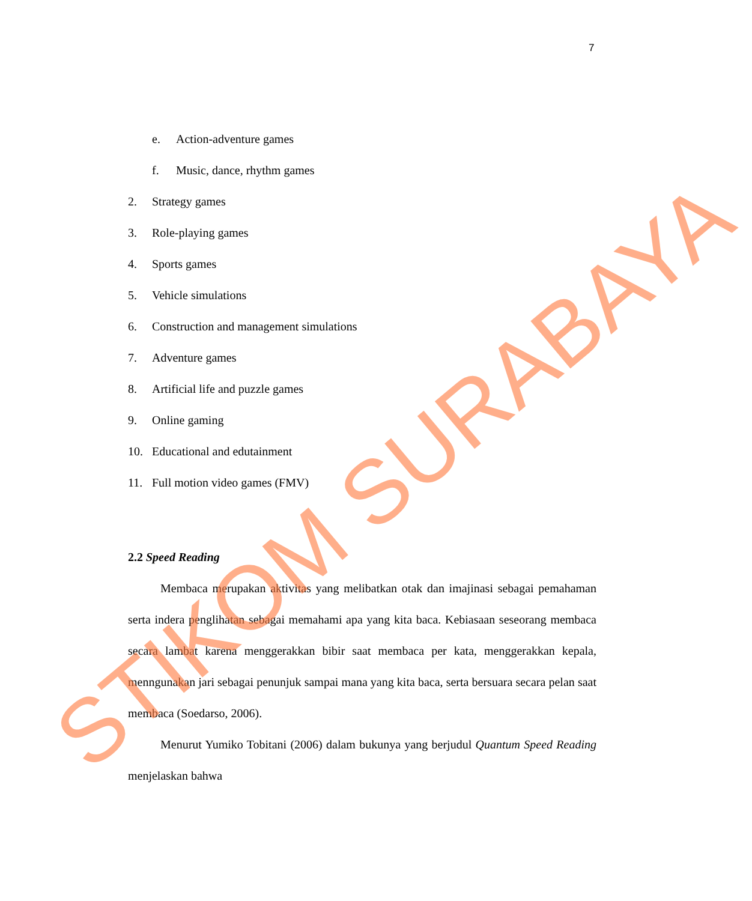7
e. Action-adventure games
f. Music, dance, rhythm games
2. Strategy games
3. Role-playing games
4. Sports games
5. Vehicle simulations
6. Construction and management simulations
7. Adventure games
8. Artificial life and puzzle games
9. Online gaming
10. Educational and edutainment
11. Full motion video games (FMV)
2.2 Speed Reading
Membaca merupakan aktivitas yang melibatkan otak dan imajinasi sebagai pemahaman serta indera penglihatan sebagai memahami apa yang kita baca. Kebiasaan seseorang membaca secara lambat karena menggerakkan bibir saat membaca per kata, menggerakkan kepala, menngunakan jari sebagai penunjuk sampai mana yang kita baca, serta bersuara secara pelan saat membaca (Soedarso, 2006).
Menurut Yumiko Tobitani (2006) dalam bukunya yang berjudul Quantum Speed Reading menjelaskan bahwa
STIKOM SURABAYA